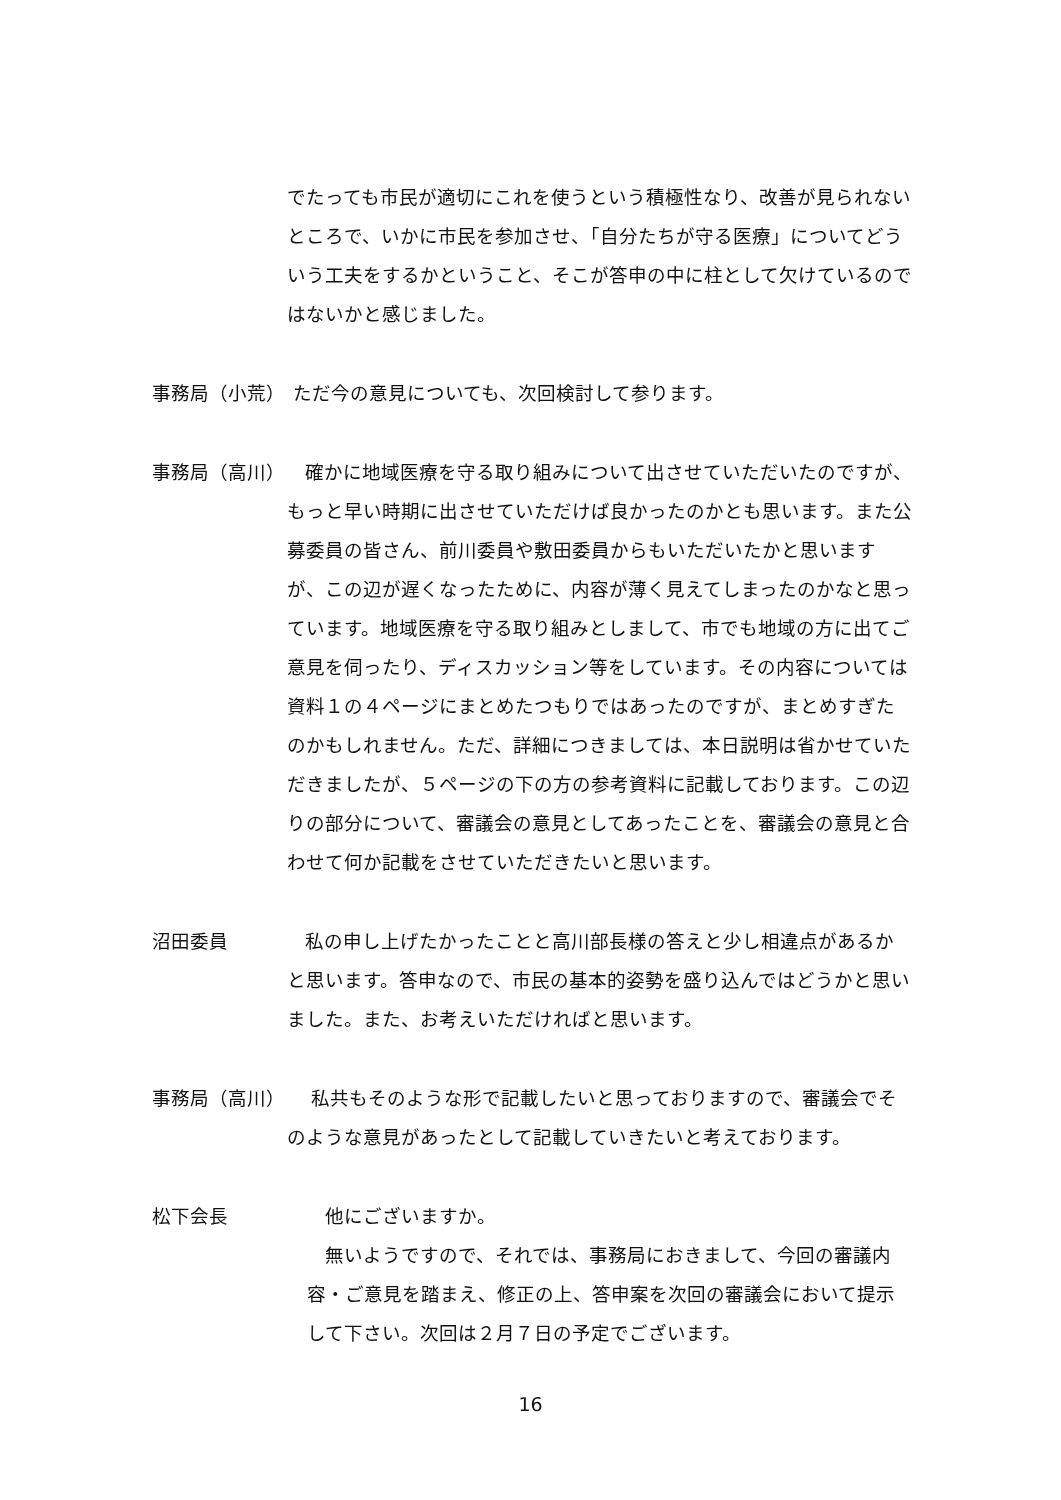でたっても市民が適切にこれを使うという積極性なり、改善が見られないところで、いかに市民を参加させ、「自分たちが守る医療」についてどういう工夫をするかということ、そこが答申の中に柱として欠けているのではないかと感じました。
事務局（小荒） ただ今の意見についても、次回検討して参ります。
事務局（高川） 確かに地域医療を守る取り組みについて出させていただいたのですが、もっと早い時期に出させていただけば良かったのかとも思います。また公募委員の皆さん、前川委員や敷田委員からもいただいたかと思いますが、この辺が遅くなったために、内容が薄く見えてしまったのかなと思っています。地域医療を守る取り組みとしまして、市でも地域の方に出てご意見を伺ったり、ディスカッション等をしています。その内容については資料１の４ページにまとめたつもりではあったのですが、まとめすぎたのかもしれません。ただ、詳細につきましては、本日説明は省かせていただきましたが、５ページの下の方の参考資料に記載しております。この辺りの部分について、審議会の意見としてあったことを、審議会の意見と合わせて何か記載をさせていただきたいと思います。
沼田委員 私の申し上げたかったことと高川部長様の答えと少し相違点があるかと思います。答申なので、市民の基本的姿勢を盛り込んではどうかと思いました。また、お考えいただければと思います。
事務局（高川） 私共もそのような形で記載したいと思っておりますので、審議会でそのような意見があったとして記載していきたいと考えております。
松下会長 他にございますか。
無いようですので、それでは、事務局におきまして、今回の審議内容・ご意見を踏まえ、修正の上、答申案を次回の審議会において提示して下さい。次回は２月７日の予定でございます。
16